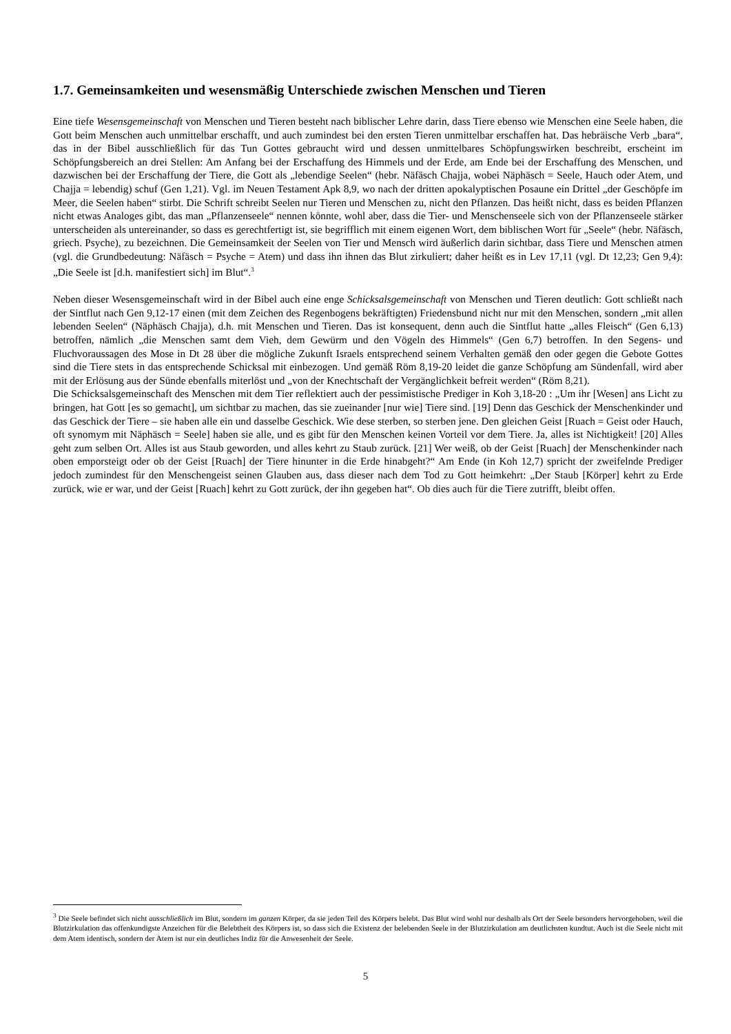1.7. Gemeinsamkeiten und wesensmäßig Unterschiede zwischen Menschen und Tieren
Eine tiefe Wesensgemeinschaft von Menschen und Tieren besteht nach biblischer Lehre darin, dass Tiere ebenso wie Menschen eine Seele haben, die Gott beim Menschen auch unmittelbar erschafft, und auch zumindest bei den ersten Tieren unmittelbar erschaffen hat. Das hebräische Verb „bara“, das in der Bibel ausschließlich für das Tun Gottes gebraucht wird und dessen unmittelbares Schöpfungswirken beschreibt, erscheint im Schöpfungsbereich an drei Stellen: Am Anfang bei der Erschaffung des Himmels und der Erde, am Ende bei der Erschaffung des Menschen, und dazwischen bei der Erschaffung der Tiere, die Gott als „lebendige Seelen“ (hebr. Näfäsch Chajja, wobei Näphäsch = Seele, Hauch oder Atem, und Chajja = lebendig) schuf (Gen 1,21). Vgl. im Neuen Testament Apk 8,9, wo nach der dritten apokalyptischen Posaune ein Drittel „der Geschöpfe im Meer, die Seelen haben“ stirbt. Die Schrift schreibt Seelen nur Tieren und Menschen zu, nicht den Pflanzen. Das heißt nicht, dass es beiden Pflanzen nicht etwas Analoges gibt, das man „Pflanzenseele“ nennen könnte, wohl aber, dass die Tier- und Menschenseele sich von der Pflanzenseele stärker unterscheiden als untereinander, so dass es gerechtfertigt ist, sie begrifflich mit einem eigenen Wort, dem biblischen Wort für „Seele“ (hebr. Näfäsch, griech. Psyche), zu bezeichnen. Die Gemeinsamkeit der Seelen von Tier und Mensch wird äußerlich darin sichtbar, dass Tiere und Menschen atmen (vgl. die Grundbedeutung: Näfäsch = Psyche = Atem) und dass ihn ihnen das Blut zirkuliert; daher heißt es in Lev 17,11 (vgl. Dt 12,23; Gen 9,4): „Die Seele ist [d.h. manifestiert sich] im Blut“.<sup>3</sup>
Neben dieser Wesensgemeinschaft wird in der Bibel auch eine enge Schicksalsgemeinschaft von Menschen und Tieren deutlich: Gott schließt nach der Sintflut nach Gen 9,12-17 einen (mit dem Zeichen des Regenbogens bekräftigten) Friedensbund nicht nur mit den Menschen, sondern „mit allen lebenden Seelen“ (Näphäsch Chajja), d.h. mit Menschen und Tieren. Das ist konsequent, denn auch die Sintflut hatte „alles Fleisch“ (Gen 6,13) betroffen, nämlich „die Menschen samt dem Vieh, dem Gewürm und den Vögeln des Himmels“ (Gen 6,7) betroffen. In den Segens- und Fluchvoraussagen des Mose in Dt 28 über die mögliche Zukunft Israels entsprechend seinem Verhalten gemäß den oder gegen die Gebote Gottes sind die Tiere stets in das entsprechende Schicksal mit einbezogen. Und gemäß Röm 8,19-20 leidet die ganze Schöpfung am Sündenfall, wird aber mit der Erlösung aus der Sünde ebenfalls miterlöst und „von der Knechtschaft der Vergänglichkeit befreit werden“ (Röm 8,21).
Die Schicksalsgemeinschaft des Menschen mit dem Tier reflektiert auch der pessimistische Prediger in Koh 3,18-20 : „Um ihr [Wesen] ans Licht zu bringen, hat Gott [es so gemacht], um sichtbar zu machen, das sie zueinander [nur wie] Tiere sind. [19] Denn das Geschick der Menschenkinder und das Geschick der Tiere – sie haben alle ein und dasselbe Geschick. Wie dese sterben, so sterben jene. Den gleichen Geist [Ruach = Geist oder Hauch, oft synomym mit Näphäsch = Seele] haben sie alle, und es gibt für den Menschen keinen Vorteil vor dem Tiere. Ja, alles ist Nichtigkeit! [20] Alles geht zum selben Ort. Alles ist aus Staub geworden, und alles kehrt zu Staub zurück. [21] Wer weiß, ob der Geist [Ruach] der Menschenkinder nach oben emporsteigt oder ob der Geist [Ruach] der Tiere hinunter in die Erde hinabgeht?“ Am Ende (in Koh 12,7) spricht der zweifelnde Prediger jedoch zumindest für den Menschengeist seinen Glauben aus, dass dieser nach dem Tod zu Gott heimkehrt: „Der Staub [Körper] kehrt zu Erde zurück, wie er war, und der Geist [Ruach] kehrt zu Gott zurück, der ihn gegeben hat“. Ob dies auch für die Tiere zutrifft, bleibt offen.
<sup>3</sup> Die Seele befindet sich nicht ausschließlich im Blut, sondern im ganzen Körper, da sie jeden Teil des Körpers belebt. Das Blut wird wohl nur deshalb als Ort der Seele besonders hervorgehoben, weil die Blutzirkulation das offenkundigste Anzeichen für die Belebtheit des Körpers ist, so dass sich die Existenz der belebenden Seele in der Blutzirkulation am deutlichsten kundtut. Auch ist die Seele nicht mit dem Atem identisch, sondern der Atem ist nur ein deutliches Indiz für die Anwesenheit der Seele.
5